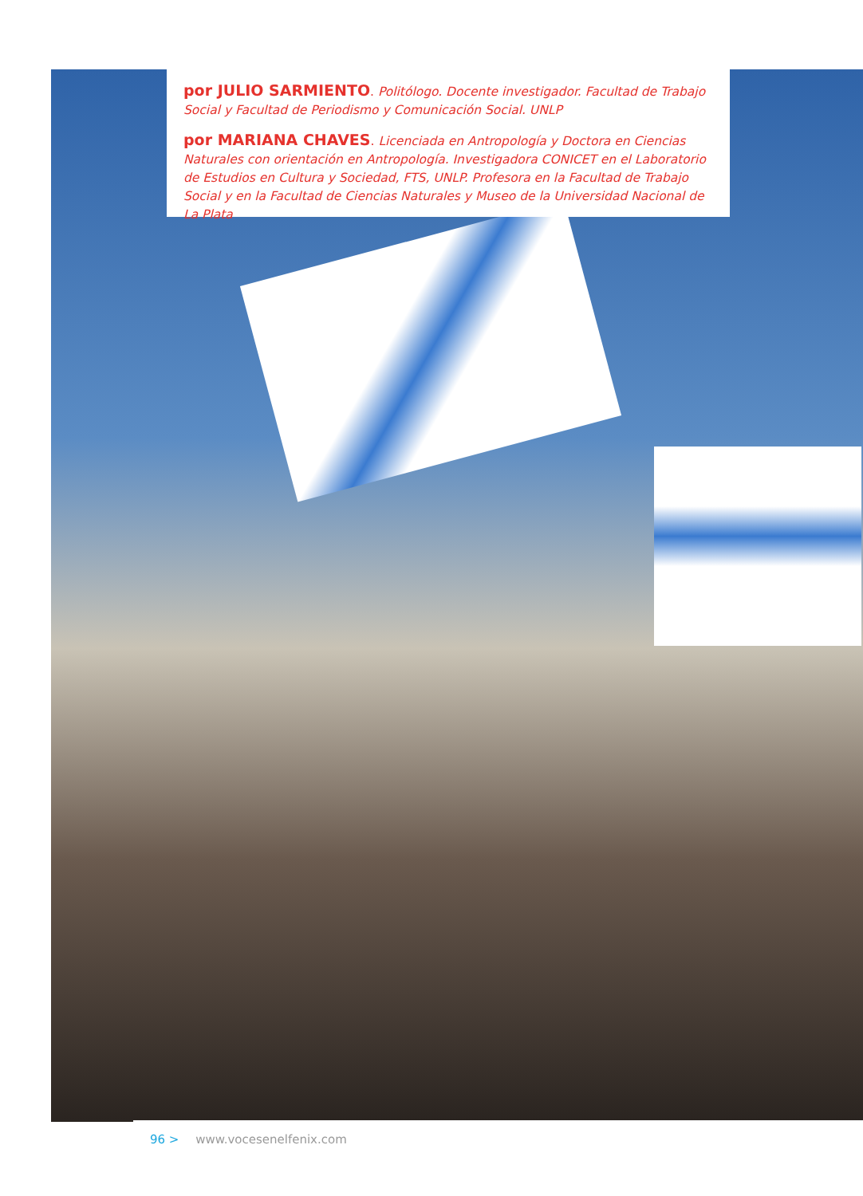por JULIO SARMIENTO. Politólogo. Docente investigador. Facultad de Trabajo Social y Facultad de Periodismo y Comunicación Social. UNLP
por MARIANA CHAVES. Licenciada en Antropología y Doctora en Ciencias Naturales con orientación en Antropología. Investigadora CONICET en el Laboratorio de Estudios en Cultura y Sociedad, FTS, UNLP. Profesora en la Facultad de Trabajo Social y en la Facultad de Ciencias Naturales y Museo de la Universidad Nacional de La Plata
96 > www.vocesenelfenix.com